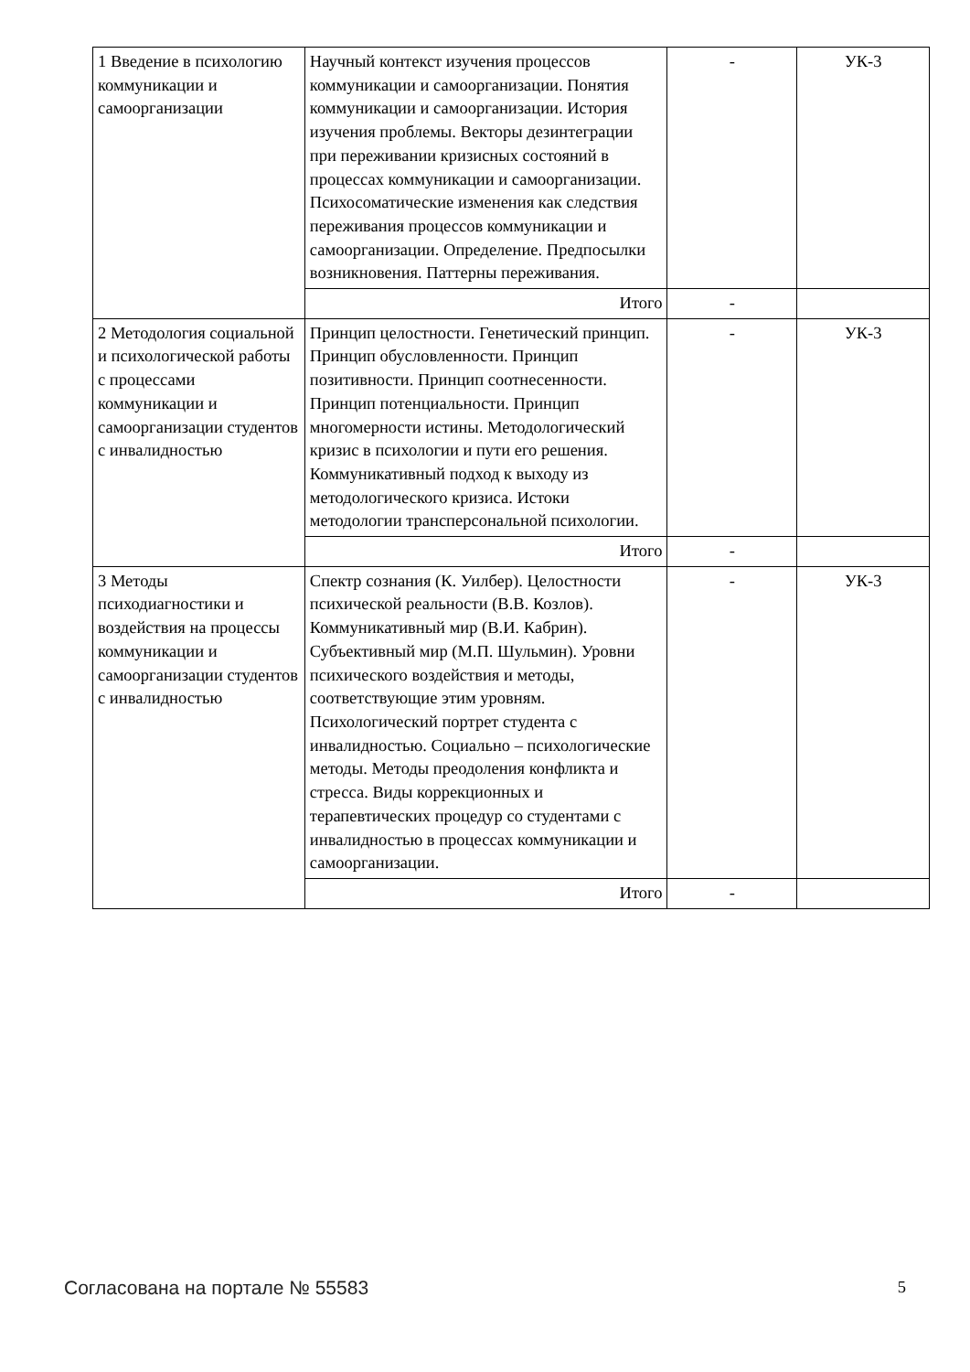| 1 Введение в психологию коммуникации и самоорганизации | Научный контекст изучения процессов коммуникации и самоорганизации. Понятия коммуникации и самоорганизации. История изучения проблемы. Векторы дезинтеграции при переживании кризисных состояний в процессах коммуникации и самоорганизации. Психосоматические изменения как следствия переживания процессов коммуникации и самоорганизации. Определение. Предпосылки возникновения. Паттерны переживания. | - | УК-3 |
| | Итого | - | |
| 2 Методология социальной и психологической работы с процессами коммуникации и самоорганизации студентов с инвалидностью | Принцип целостности. Генетический принцип. Принцип обусловленности. Принцип позитивности. Принцип соотнесенности. Принцип потенциальности. Принцип многомерности истины. Методологический кризис в психологии и пути его решения. Коммуникативный подход к выходу из методологического кризиса. Истоки методологии трансперсональной психологии. | - | УК-3 |
| | Итого | - | |
| 3 Методы психодиагностики и воздействия на процессы коммуникации и самоорганизации студентов с инвалидностью | Спектр сознания (К. Уилбер). Целостности психической реальности (В.В. Козлов). Коммуникативный мир (В.И. Кабрин). Субъективный мир (М.П. Шульмин). Уровни психического воздействия и методы, соответствующие этим уровням. Психологический портрет студента с инвалидностью. Социально – психологические методы. Методы преодоления конфликта и стресса. Виды коррекционных и терапевтических процедур со студентами с инвалидностью в процессах коммуникации и самоорганизации. | - | УК-3 |
| | Итого | - | |
Согласована на портале № 55583 5